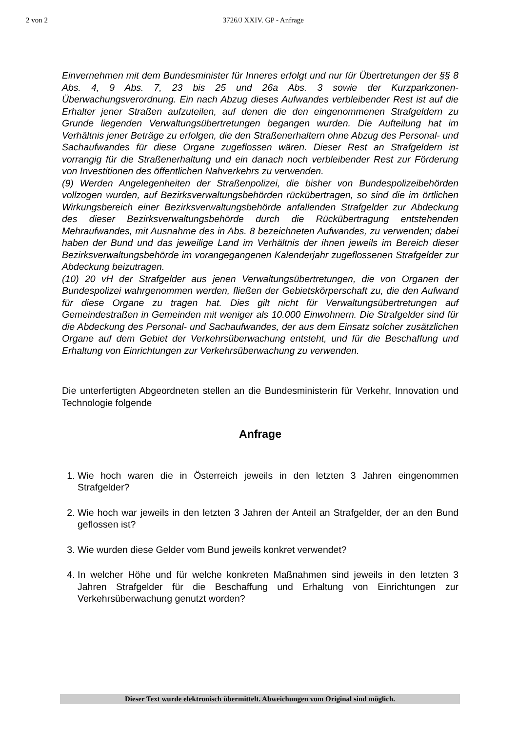2 von 2 3726/J XXIV. GP - Anfrage
Einvernehmen mit dem Bundesminister für Inneres erfolgt und nur für Übertretungen der §§ 8 Abs. 4, 9 Abs. 7, 23 bis 25 und 26a Abs. 3 sowie der Kurzparkzonen-Überwachungsverordnung. Ein nach Abzug dieses Aufwandes verbleibender Rest ist auf die Erhalter jener Straßen aufzuteilen, auf denen die den eingenommenen Strafgeldern zu Grunde liegenden Verwaltungsübertretungen begangen wurden. Die Aufteilung hat im Verhältnis jener Beträge zu erfolgen, die den Straßenerhaltern ohne Abzug des Personal- und Sachaufwandes für diese Organe zugeflossen wären. Dieser Rest an Strafgeldern ist vorrangig für die Straßenerhaltung und ein danach noch verbleibender Rest zur Förderung von Investitionen des öffentlichen Nahverkehrs zu verwenden.
(9) Werden Angelegenheiten der Straßenpolizei, die bisher von Bundespolizeibehörden vollzogen wurden, auf Bezirksverwaltungsbehörden rückübertragen, so sind die im örtlichen Wirkungsbereich einer Bezirksverwaltungsbehörde anfallenden Strafgelder zur Abdeckung des dieser Bezirksverwaltungsbehörde durch die Rückübertragung entstehenden Mehraufwandes, mit Ausnahme des in Abs. 8 bezeichneten Aufwandes, zu verwenden; dabei haben der Bund und das jeweilige Land im Verhältnis der ihnen jeweils im Bereich dieser Bezirksverwaltungsbehörde im vorangegangenen Kalenderjahr zugeflossenen Strafgelder zur Abdeckung beizutragen.
(10) 20 vH der Strafgelder aus jenen Verwaltungsübertretungen, die von Organen der Bundespolizei wahrgenommen werden, fließen der Gebietskörperschaft zu, die den Aufwand für diese Organe zu tragen hat. Dies gilt nicht für Verwaltungsübertretungen auf Gemeindestraßen in Gemeinden mit weniger als 10.000 Einwohnern. Die Strafgelder sind für die Abdeckung des Personal- und Sachaufwandes, der aus dem Einsatz solcher zusätzlichen Organe auf dem Gebiet der Verkehrsüberwachung entsteht, und für die Beschaffung und Erhaltung von Einrichtungen zur Verkehrsüberwachung zu verwenden.
Die unterfertigten Abgeordneten stellen an die Bundesministerin für Verkehr, Innovation und Technologie folgende
Anfrage
1. Wie hoch waren die in Österreich jeweils in den letzten 3 Jahren eingenommen Strafgelder?
2. Wie hoch war jeweils in den letzten 3 Jahren der Anteil an Strafgelder, der an den Bund geflossen ist?
3. Wie wurden diese Gelder vom Bund jeweils konkret verwendet?
4. In welcher Höhe und für welche konkreten Maßnahmen sind jeweils in den letzten 3 Jahren Strafgelder für die Beschaffung und Erhaltung von Einrichtungen zur Verkehrsüberwachung genutzt worden?
Dieser Text wurde elektronisch übermittelt. Abweichungen vom Original sind möglich.